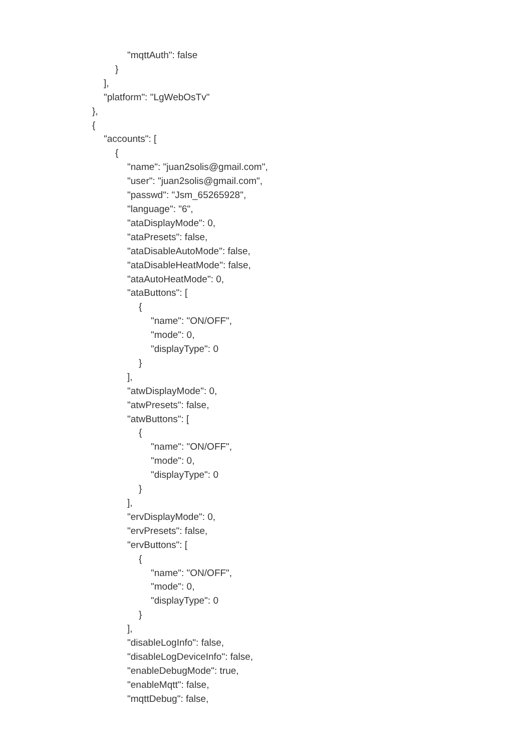"mqttAuth": false
}],
"platform": "LgWebOsTv"
},
{
"accounts": [{
"name": "juan2solis@gmail.com",
"user": "juan2solis@gmail.com",
"passwd": "Jsm_65265928",
"language": "6",
"ataDisplayMode": 0,
"ataPresets": false,
"ataDisableAutoMode": false,
"ataDisableHeatMode": false,
"ataAutoHeatMode": 0,
"ataButtons": [{
"name": "ON/OFF",
"mode": 0,
"displayType": 0
}],
"atwDisplayMode": 0,
"atwPresets": false,
"atwButtons": [{
"name": "ON/OFF",
"mode": 0,
"displayType": 0
}],
"ervDisplayMode": 0,
"ervPresets": false,
"ervButtons": [{
"name": "ON/OFF",
"mode": 0,
"displayType": 0
}],
"disableLogInfo": false,
"disableLogDeviceInfo": false,
"enableDebugMode": true,
"enableMqtt": false,
"mqttDebug": false,